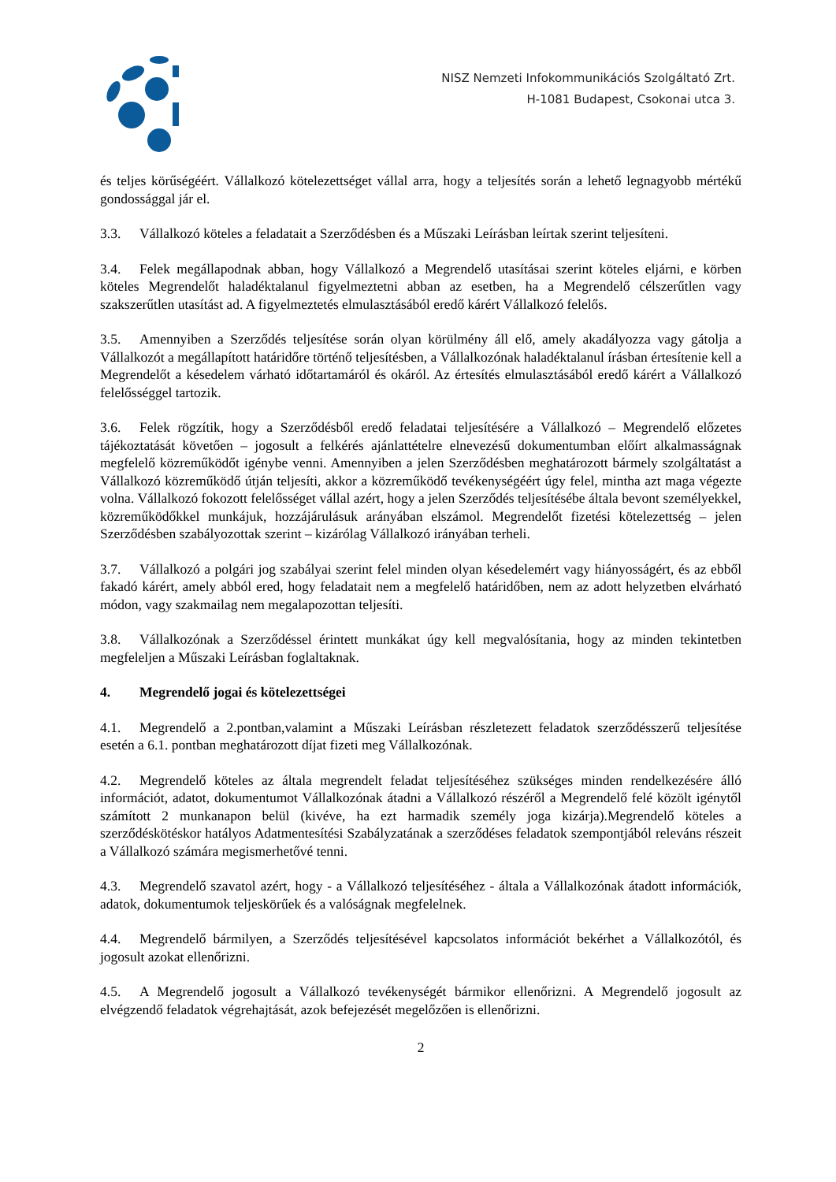NISZ Nemzeti Infokommunikációs Szolgáltató Zrt.
H-1081 Budapest, Csokonai utca 3.
és teljes körűségéért. Vállalkozó kötelezettséget vállal arra, hogy a teljesítés során a lehető legnagyobb mértékű gondossággal jár el.
3.3. Vállalkozó köteles a feladatait a Szerződésben és a Műszaki Leírásban leírtak szerint teljesíteni.
3.4. Felek megállapodnak abban, hogy Vállalkozó a Megrendelő utasításai szerint köteles eljárni, e körben köteles Megrendelőt haladéktalanul figyelmeztetni abban az esetben, ha a Megrendelő célszerűtlen vagy szakszerűtlen utasítást ad. A figyelmeztetés elmulasztásából eredő kárért Vállalkozó felelős.
3.5. Amennyiben a Szerződés teljesítése során olyan körülmény áll elő, amely akadályozza vagy gátolja a Vállalkozót a megállapított határidőre történő teljesítésben, a Vállalkozónak haladéktalanul írásban értesítenie kell a Megrendelőt a késedelem várható időtartamáról és okáról. Az értesítés elmulasztásából eredő kárért a Vállalkozó felelősséggel tartozik.
3.6. Felek rögzítik, hogy a Szerződésből eredő feladatai teljesítésére a Vállalkozó – Megrendelő előzetes tájékoztatását követően – jogosult a felkérés ajánlattételre elnevezésű dokumentumban előírt alkalmasságnak megfelelő közreműködőt igénybe venni. Amennyiben a jelen Szerződésben meghatározott bármely szolgáltatást a Vállalkozó közreműködő útján teljesíti, akkor a közreműködő tevékenységéért úgy felel, mintha azt maga végezte volna. Vállalkozó fokozott felelősséget vállal azért, hogy a jelen Szerződés teljesítésébe általa bevont személyekkel, közreműködőkkel munkájuk, hozzájárulásuk arányában elszámol. Megrendelőt fizetési kötelezettség – jelen Szerződésben szabályozottak szerint – kizárólag Vállalkozó irányában terheli.
3.7. Vállalkozó a polgári jog szabályai szerint felel minden olyan késedelemért vagy hiányosságért, és az ebből fakadó kárért, amely abból ered, hogy feladatait nem a megfelelő határidőben, nem az adott helyzetben elvárható módon, vagy szakmailag nem megalapozottan teljesíti.
3.8. Vállalkozónak a Szerződéssel érintett munkákat úgy kell megvalósítania, hogy az minden tekintetben megfeleljen a Műszaki Leírásban foglaltaknak.
4. Megrendelő jogai és kötelezettségei
4.1. Megrendelő a 2.pontban,valamint a Műszaki Leírásban részletezett feladatok szerződésszerű teljesítése esetén a 6.1. pontban meghatározott díjat fizeti meg Vállalkozónak.
4.2. Megrendelő köteles az általa megrendelt feladat teljesítéséhez szükséges minden rendelkezésére álló információt, adatot, dokumentumot Vállalkozónak átadni a Vállalkozó részéről a Megrendelő felé közölt igénytől számított 2 munkanapon belül (kivéve, ha ezt harmadik személy joga kizárja).Megrendelő köteles a szerződéskötéskor hatályos Adatmentesítési Szabályzatának a szerződéses feladatok szempontjából releváns részeit a Vállalkozó számára megismerhetővé tenni.
4.3. Megrendelő szavatol azért, hogy - a Vállalkozó teljesítéséhez - általa a Vállalkozónak átadott információk, adatok, dokumentumok teljeskörűek és a valóságnak megfelelnek.
4.4. Megrendelő bármilyen, a Szerződés teljesítésével kapcsolatos információt bekérhet a Vállalkozótól, és jogosult azokat ellenőrizni.
4.5. A Megrendelő jogosult a Vállalkozó tevékenységét bármikor ellenőrizni. A Megrendelő jogosult az elvégzendő feladatok végrehajtását, azok befejezését megelőzően is ellenőrizni.
2